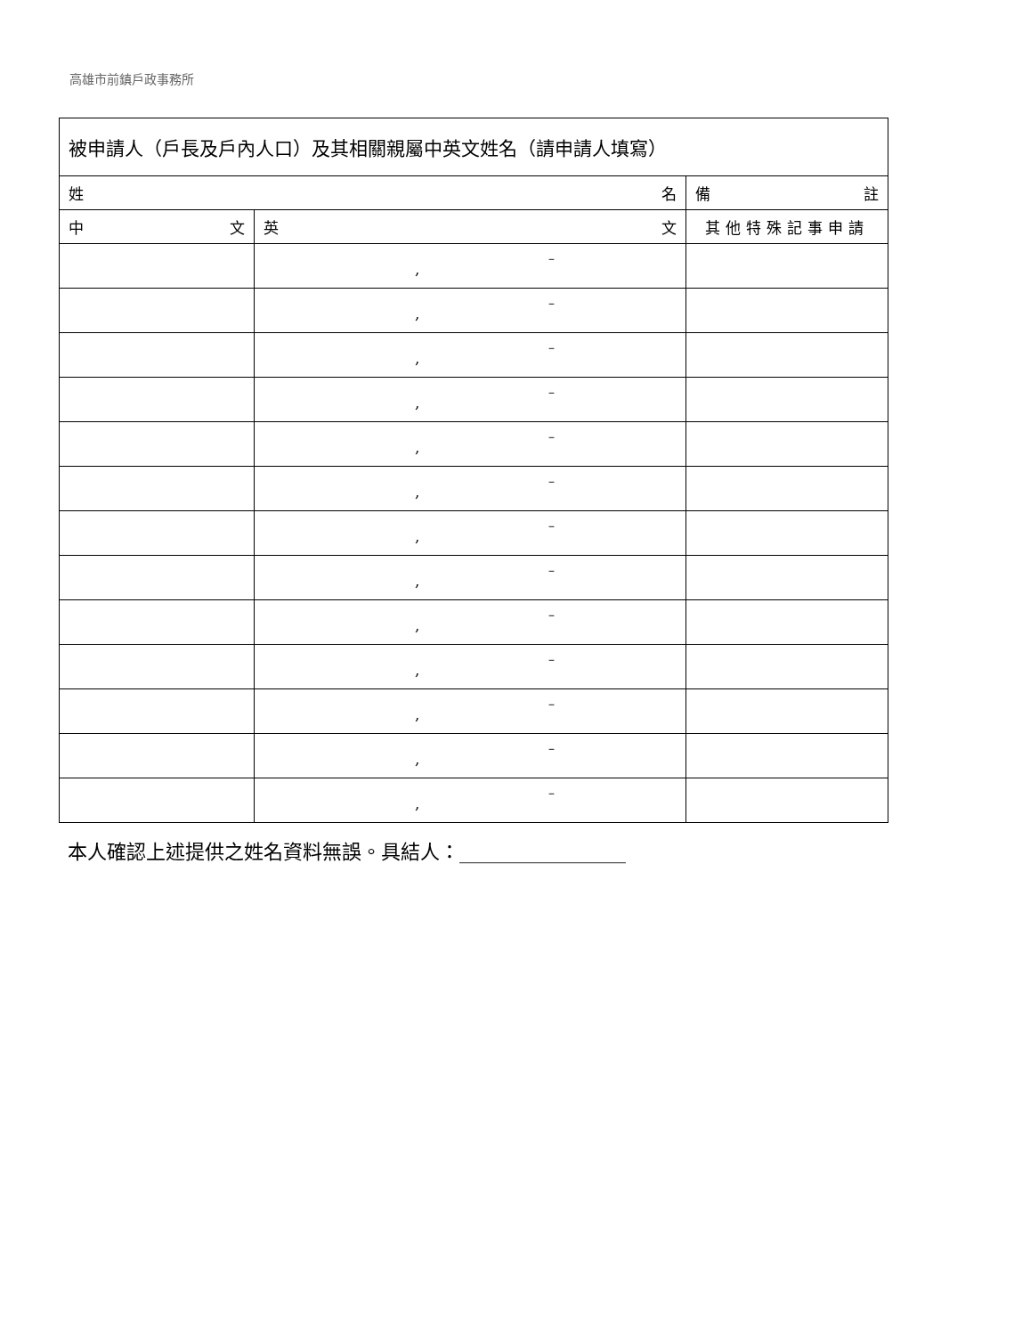高雄市前鎮戶政事務所
| 被申請人（戶長及戶內人口）及其相關親屬中英文姓名（請申請人填寫） | | |
| --- | --- | --- |
| 姓 名 | | 備 註 |
| 中 文 | 英 文 | 其他特殊記事申請 |
| | , – | |
| | , – | |
| | , – | |
| | , – | |
| | , – | |
| | , – | |
| | , – | |
| | , – | |
| | , – | |
| | , – | |
| | , – | |
| | , – | |
| | , – | |
本人確認上述提供之姓名資料無誤。具結人：_________________